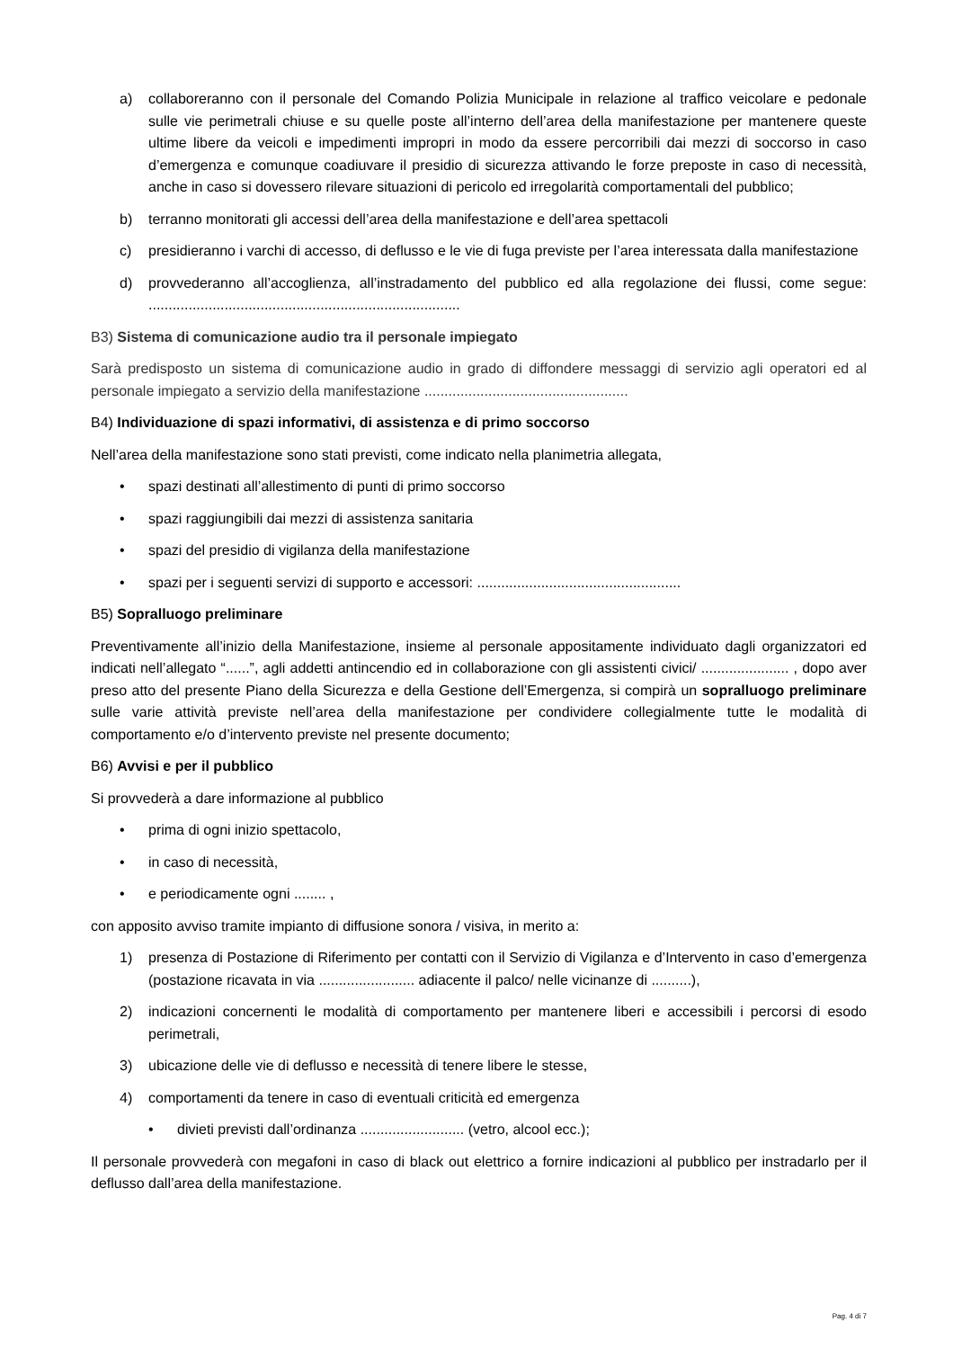a) collaboreranno con il personale del Comando Polizia Municipale in relazione al traffico veicolare e pedonale sulle vie perimetrali chiuse e su quelle poste all’interno dell’area della manifestazione per mantenere queste ultime libere da veicoli e impedimenti impropri in modo da essere percorribili dai mezzi di soccorso in caso d’emergenza e comunque coadiuvare il presidio di sicurezza attivando le forze preposte in caso di necessità, anche in caso si dovessero rilevare situazioni di pericolo ed irregolarità comportamentali del pubblico;
b) terranno monitorati gli accessi dell’area della manifestazione e dell’area spettacoli
c) presidieranno i varchi di accesso, di deflusso e le vie di fuga previste per l’area interessata dalla manifestazione
d) provvederanno all’accoglienza, all’instradamento del pubblico ed alla regolazione dei flussi, come segue: ..............................................................................
B3) Sistema di comunicazione audio tra il personale impiegato
Sarà predisposto un sistema di comunicazione audio in grado di diffondere messaggi di servizio agli operatori ed al personale impiegato a servizio della manifestazione ...................................................
B4) Individuazione di spazi informativi, di assistenza e di primo soccorso
Nell’area della manifestazione sono stati previsti, come indicato nella planimetria allegata,
• spazi destinati all’allestimento di punti di primo soccorso
• spazi raggiungibili dai mezzi di assistenza sanitaria
• spazi del presidio di vigilanza della manifestazione
• spazi per i seguenti servizi di supporto e accessori: ...................................................
B5) Sopralluogo preliminare
Preventivamente all’inizio della Manifestazione, insieme al personale appositamente individuato dagli organizzatori ed indicati nell’allegato “......”, agli addetti antincendio ed in collaborazione con gli assistenti civici/ ...................... , dopo aver preso atto del presente Piano della Sicurezza e della Gestione dell’Emergenza, si compirà un sopralluogo preliminare sulle varie attività previste nell’area della manifestazione per condividere collegialmente tutte le modalità di comportamento e/o d’intervento previste nel presente documento;
B6) Avvisi e per il pubblico
Si provvederà a dare informazione al pubblico
• prima di ogni inizio spettacolo,
• in caso di necessità,
• e periodicamente ogni ........ ,
con apposito avviso tramite impianto di diffusione sonora / visiva, in merito a:
1) presenza di Postazione di Riferimento per contatti con il Servizio di Vigilanza e d’Intervento in caso d’emergenza (postazione ricavata in via ........................ adiacente il palco/ nelle vicinanze di ..........),
2) indicazioni concernenti le modalità di comportamento per mantenere liberi e accessibili i percorsi di esodo perimetrali,
3) ubicazione delle vie di deflusso e necessità di tenere libere le stesse,
4) comportamenti da tenere in caso di eventuali criticità ed emergenza
• divieti previsti dall’ordinanza .......................... (vetro, alcool ecc.);
Il personale provvederà con megafoni in caso di black out elettrico a fornire indicazioni al pubblico per instradarlo per il deflusso dall’area della manifestazione.
Pag. 4 di 7